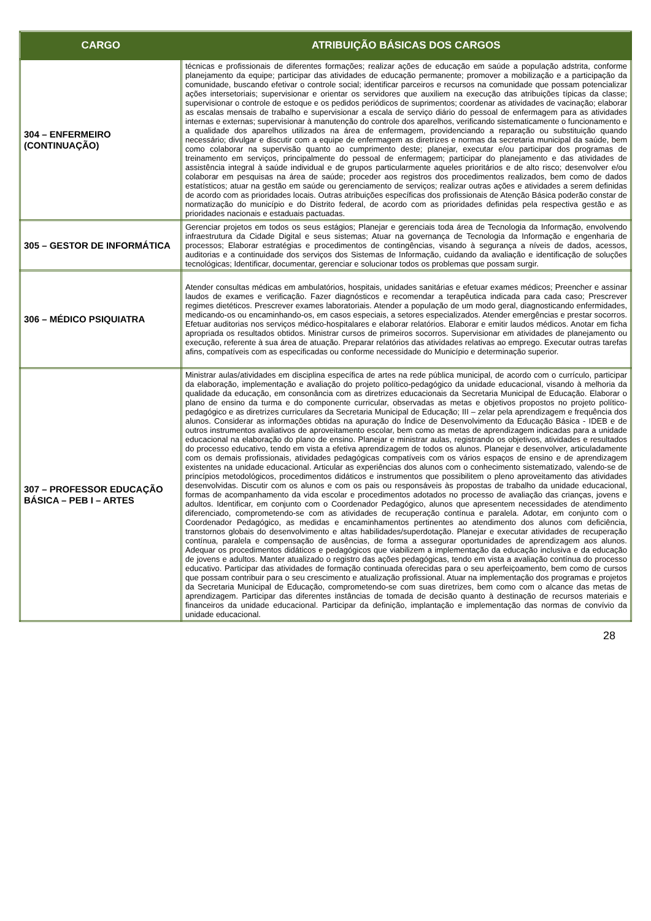| CARGO | ATRIBUIÇÃO BÁSICAS DOS CARGOS |
| --- | --- |
| 304 – ENFERMEIRO (CONTINUAÇÃO) | técnicas e profissionais de diferentes formações; realizar ações de educação em saúde a população adstrita, conforme planejamento da equipe; participar das atividades de educação permanente; promover a mobilização e a participação da comunidade, buscando efetivar o controle social; identificar parceiros e recursos na comunidade que possam potencializar ações intersetoriais; supervisionar e orientar os servidores que auxiliem na execução das atribuições típicas da classe; supervisionar o controle de estoque e os pedidos periódicos de suprimentos; coordenar as atividades de vacinação; elaborar as escalas mensais de trabalho e supervisionar a escala de serviço diário do pessoal de enfermagem para as atividades internas e externas; supervisionar à manutenção do controle dos aparelhos, verificando sistematicamente o funcionamento e a qualidade dos aparelhos utilizados na área de enfermagem, providenciando a reparação ou substituição quando necessário; divulgar e discutir com a equipe de enfermagem as diretrizes e normas da secretaria municipal da saúde, bem como colaborar na supervisão quanto ao cumprimento deste; planejar, executar e/ou participar dos programas de treinamento em serviços, principalmente do pessoal de enfermagem; participar do planejamento e das atividades de assistência integral à saúde individual e de grupos particularmente aqueles prioritários e de alto risco; desenvolver e/ou colaborar em pesquisas na área de saúde; proceder aos registros dos procedimentos realizados, bem como de dados estatísticos; atuar na gestão em saúde ou gerenciamento de serviços; realizar outras ações e atividades a serem definidas de acordo com as prioridades locais. Outras atribuições específicas dos profissionais de Atenção Básica poderão constar de normatização do município e do Distrito federal, de acordo com as prioridades definidas pela respectiva gestão e as prioridades nacionais e estaduais pactuadas. |
| 305 – GESTOR DE INFORMÁTICA | Gerenciar projetos em todos os seus estágios; Planejar e gerenciais toda área de Tecnologia da Informação, envolvendo infraestrutura da Cidade Digital e seus sistemas; Atuar na governança de Tecnologia da Informação e engenharia de processos; Elaborar estratégias e procedimentos de contingências, visando à segurança a níveis de dados, acessos, auditorias e a continuidade dos serviços dos Sistemas de Informação, cuidando da avaliação e identificação de soluções tecnológicas; Identificar, documentar, gerenciar e solucionar todos os problemas que possam surgir. |
| 306 – MÉDICO PSIQUIATRA | Atender consultas médicas em ambulatórios, hospitais, unidades sanitárias e efetuar exames médicos; Preencher e assinar laudos de exames e verificação. Fazer diagnósticos e recomendar a terapêutica indicada para cada caso; Prescrever regimes dietéticos. Prescrever exames laboratoriais. Atender a população de um modo geral, diagnosticando enfermidades, medicando-os ou encaminhando-os, em casos especiais, a setores especializados. Atender emergências e prestar socorros. Efetuar auditorias nos serviços médico-hospitalares e elaborar relatórios. Elaborar e emitir laudos médicos. Anotar em ficha apropriada os resultados obtidos. Ministrar cursos de primeiros socorros. Supervisionar em atividades de planejamento ou execução, referente à sua área de atuação. Preparar relatórios das atividades relativas ao emprego. Executar outras tarefas afins, compatíveis com as especificadas ou conforme necessidade do Município e determinação superior. |
| 307 – PROFESSOR EDUCAÇÃO BÁSICA – PEB I – ARTES | Ministrar aulas/atividades em disciplina específica de artes na rede pública municipal, de acordo com o currículo, participar da elaboração, implementação e avaliação do projeto político-pedagógico da unidade educacional, visando à melhoria da qualidade da educação, em consonância com as diretrizes educacionais da Secretaria Municipal de Educação. Elaborar o plano de ensino da turma e do componente curricular, observadas as metas e objetivos propostos no projeto político-pedagógico e as diretrizes curriculares da Secretaria Municipal de Educação; III – zelar pela aprendizagem e frequência dos alunos. Considerar as informações obtidas na apuração do Índice de Desenvolvimento da Educação Básica - IDEB e de outros instrumentos avaliativos de aproveitamento escolar, bem como as metas de aprendizagem indicadas para a unidade educacional na elaboração do plano de ensino. Planejar e ministrar aulas, registrando os objetivos, atividades e resultados do processo educativo, tendo em vista a efetiva aprendizagem de todos os alunos. Planejar e desenvolver, articuladamente com os demais profissionais, atividades pedagógicas compatíveis com os vários espaços de ensino e de aprendizagem existentes na unidade educacional. Articular as experiências dos alunos com o conhecimento sistematizado, valendo-se de princípios metodológicos, procedimentos didáticos e instrumentos que possibilitem o pleno aproveitamento das atividades desenvolvidas. Discutir com os alunos e com os pais ou responsáveis às propostas de trabalho da unidade educacional, formas de acompanhamento da vida escolar e procedimentos adotados no processo de avaliação das crianças, jovens e adultos. Identificar, em conjunto com o Coordenador Pedagógico, alunos que apresentem necessidades de atendimento diferenciado, comprometendo-se com as atividades de recuperação contínua e paralela. Adotar, em conjunto com o Coordenador Pedagógico, as medidas e encaminhamentos pertinentes ao atendimento dos alunos com deficiência, transtornos globais do desenvolvimento e altas habilidades/superdotação. Planejar e executar atividades de recuperação contínua, paralela e compensação de ausências, de forma a assegurar oportunidades de aprendizagem aos alunos. Adequar os procedimentos didáticos e pedagógicos que viabilizem a implementação da educação inclusiva e da educação de jovens e adultos. Manter atualizado o registro das ações pedagógicas, tendo em vista a avaliação contínua do processo educativo. Participar das atividades de formação continuada oferecidas para o seu aperfeiçoamento, bem como de cursos que possam contribuir para o seu crescimento e atualização profissional. Atuar na implementação dos programas e projetos da Secretaria Municipal de Educação, comprometendo-se com suas diretrizes, bem como com o alcance das metas de aprendizagem. Participar das diferentes instâncias de tomada de decisão quanto à destinação de recursos materiais e financeiros da unidade educacional. Participar da definição, implantação e implementação das normas de convívio da unidade educacional. |
28